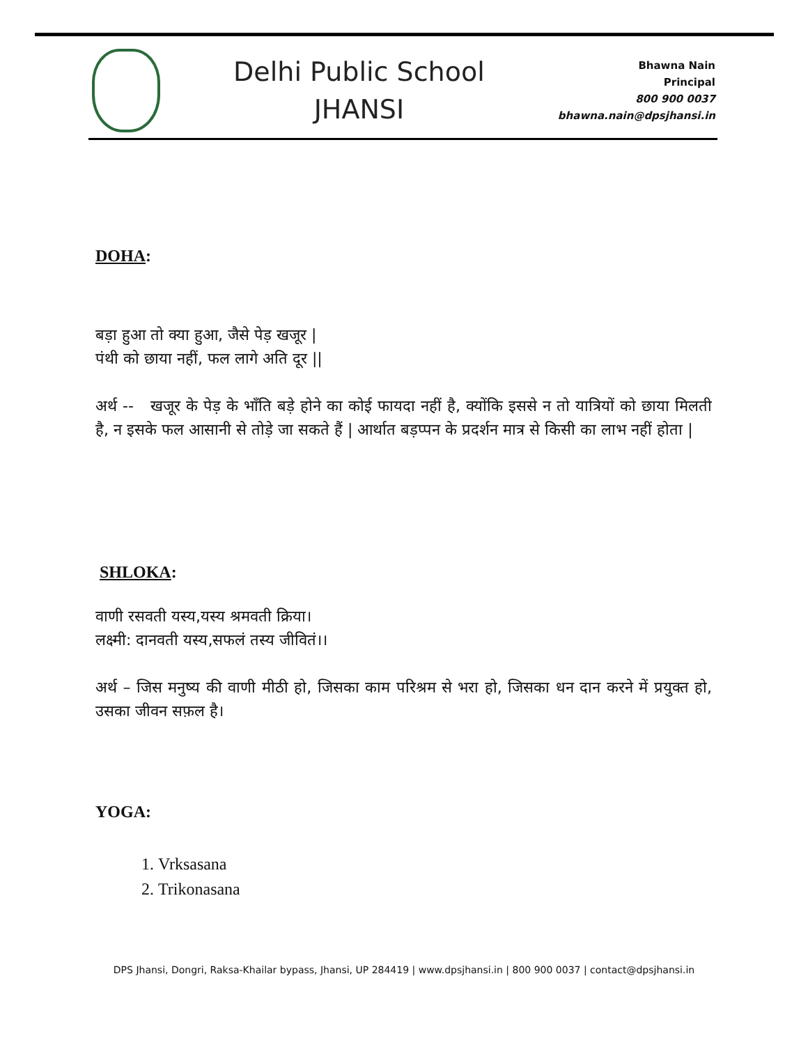Delhi Public School
JHANSI
Bhawna Nain
Principal
800 900 0037
bhawna.nain@dpsjhansi.in
DOHA:
बड़ा हुआ तो क्या हुआ, जैसे पेड़ खजूर |
पंथी को छाया नहीं, फल लागे अति दूर ||
अर्थ -- खजूर के पेड़ के भाँति बड़े होने का कोई फायदा नहीं है, क्योंकि इससे न तो यात्रियों को छाया मिलती है, न इसके फल आसानी से तोड़े जा सकते हैं | आर्थात बड़प्पन के प्रदर्शन मात्र से किसी का लाभ नहीं होता |
SHLOKA:
वाणी रसवती यस्य,यस्य श्रमवती क्रिया।
लक्ष्मी: दानवती यस्य,सफलं तस्य जीवितं।।
अर्थ – जिस मनुष्य की वाणी मीठी हो, जिसका काम परिश्रम से भरा हो, जिसका धन दान करने में प्रयुक्त हो, उसका जीवन सफ़ल है।
YOGA:
1. Vrksasana
2. Trikonasana
DPS Jhansi, Dongri, Raksa-Khailar bypass, Jhansi, UP 284419 | www.dpsjhansi.in | 800 900 0037 | contact@dpsjhansi.in